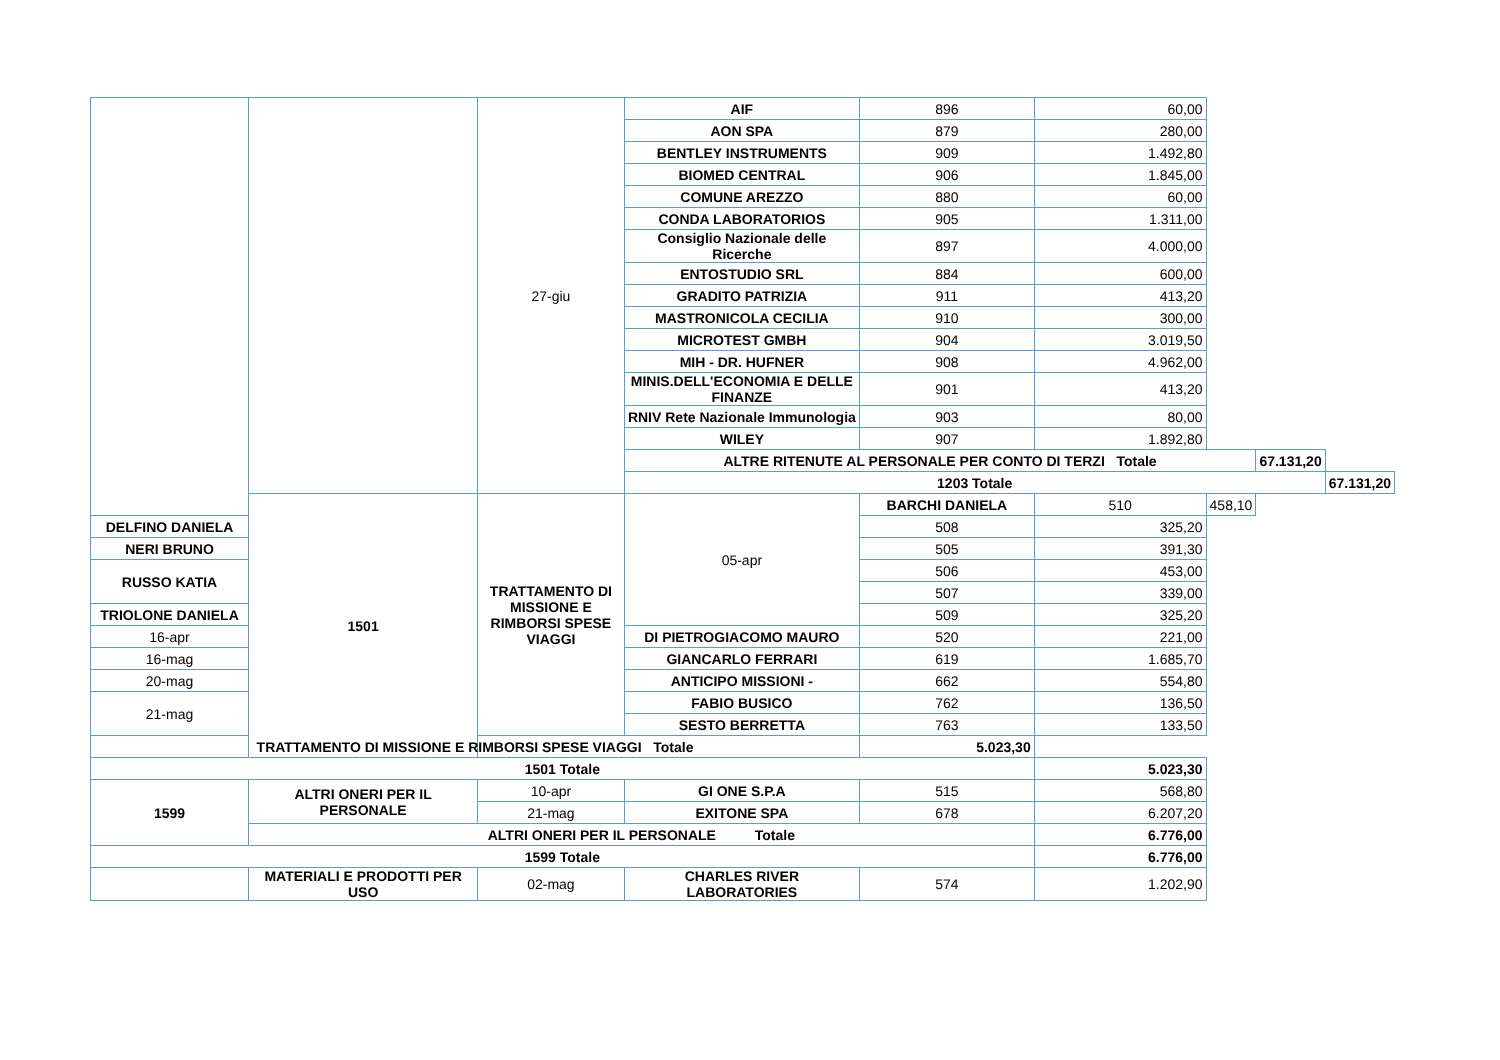| | | 27-giu | AIF | 896 | 60,00 | | | |
| | | | AON SPA | 879 | 280,00 | | | |
| | | | BENTLEY INSTRUMENTS | 909 | 1.492,80 | | | |
| | | | BIOMED CENTRAL | 906 | 1.845,00 | | | |
| | | | COMUNE AREZZO | 880 | 60,00 | | | |
| | | | CONDA LABORATORIOS | 905 | 1.311,00 | | | |
| | | | Consiglio Nazionale delle Ricerche | 897 | 4.000,00 | | | |
| | | | ENTOSTUDIO SRL | 884 | 600,00 | | | |
| | | | GRADITO PATRIZIA | 911 | 413,20 | | | |
| | | | MASTRONICOLA CECILIA | 910 | 300,00 | | | |
| | | | MICROTEST GMBH | 904 | 3.019,50 | | | |
| | | | MIH - DR. HUFNER | 908 | 4.962,00 | | | |
| | | | MINIS.DELL'ECONOMIA E DELLE FINANZE | 901 | 413,20 | | | |
| | | | RNIV Rete Nazionale Immunologia | 903 | 80,00 | | | |
| | | | WILEY | 907 | 1.892,80 | | | |
| | | | ALTRE RITENUTE AL PERSONALE PER CONTO DI TERZI Totale | | | | 67.131,20 | |
| | | | 1203 Totale | | | | | 67.131,20 |
| | 1501 | TRATTAMENTO DI MISSIONE E RIMBORSI SPESE VIAGGI | 05-apr | BARCHI DANIELA | 510 | 458,10 | | |
| DELFINO DANIELA | | | | 508 | 325,20 | | | |
| NERI BRUNO | | | | 505 | 391,30 | | | |
| RUSSO KATIA | | | | 506 | 453,00 | | | |
| | | | | 507 | 339,00 | | | |
| TRIOLONE DANIELA | | | | 509 | 325,20 | | | |
| 16-apr | | | DI PIETROGIACOMO MAURO | 520 | 221,00 | | | |
| 16-mag | | | GIANCARLO FERRARI | 619 | 1.685,70 | | | |
| 20-mag | | | ANTICIPO MISSIONI - | 662 | 554,80 | | | |
| 21-mag | | | FABIO BUSICO | 762 | 136,50 | | | |
| | | | SESTO BERRETTA | 763 | 133,50 | | | |
| TRATTAMENTO DI MISSIONE E RIMBORSI SPESE VIAGGI Totale | | | | 5.023,30 | | | | |
| 1501 Totale | | | | | 5.023,30 | | | |
| 1599 | ALTRI ONERI PER IL PERSONALE | 10-apr | GI ONE S.P.A | 515 | 568,80 | | | |
| | | 21-mag | EXITONE SPA | 678 | 6.207,20 | | | |
| | ALTRI ONERI PER IL PERSONALE Totale | | | | 6.776,00 | | | |
| 1599 Totale | | | | | 6.776,00 | | | |
| | MATERIALI E PRODOTTI PER USO | 02-mag | CHARLES RIVER LABORATORIES | 574 | 1.202,90 | | | |